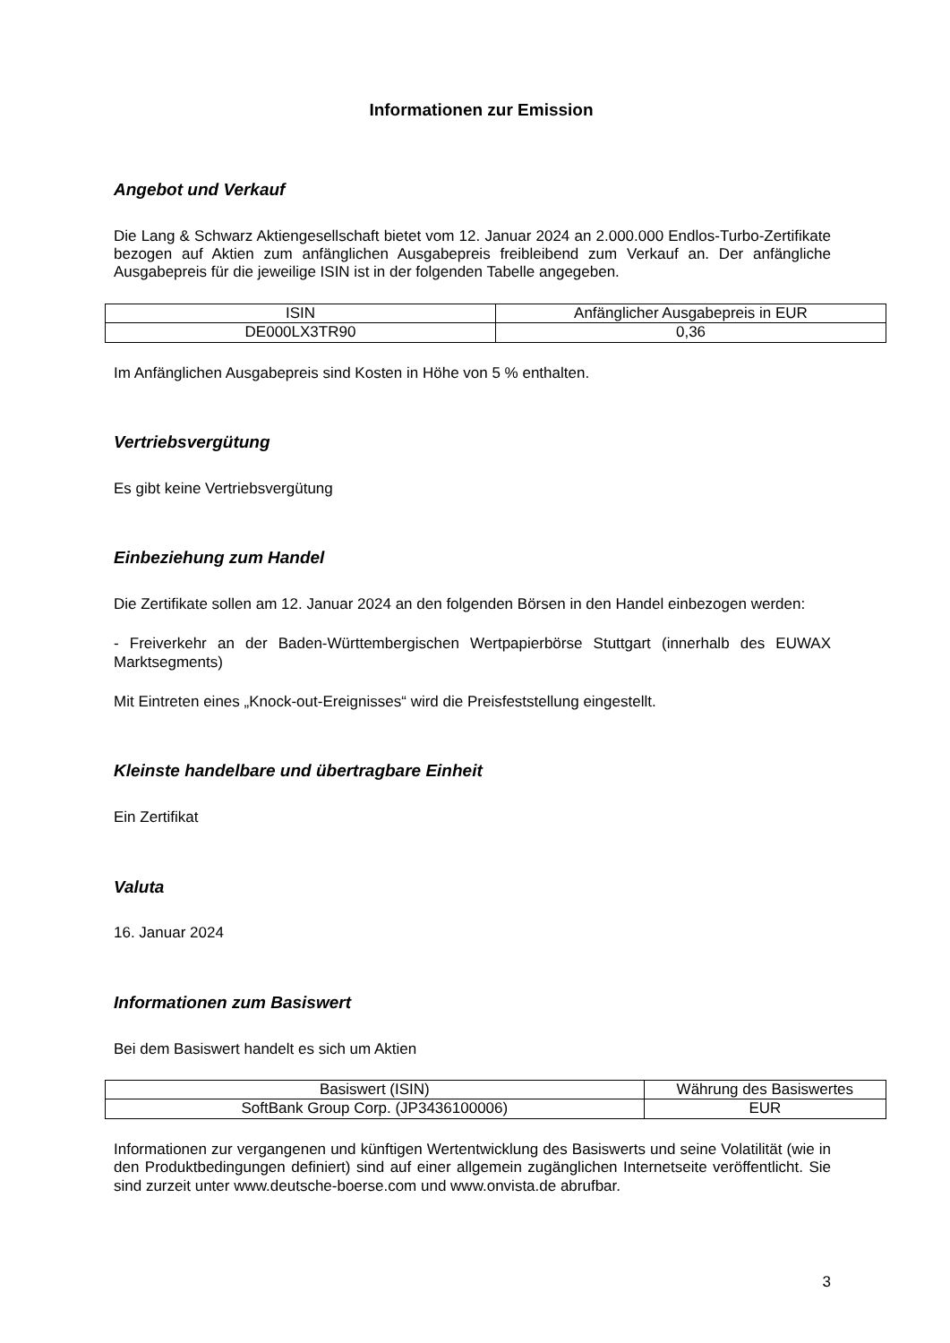Informationen zur Emission
Angebot und Verkauf
Die Lang & Schwarz Aktiengesellschaft bietet vom 12. Januar 2024 an 2.000.000 Endlos-Turbo-Zertifikate bezogen auf Aktien zum anfänglichen Ausgabepreis freibleibend zum Verkauf an. Der anfängliche Ausgabepreis für die jeweilige ISIN ist in der folgenden Tabelle angegeben.
| ISIN | Anfänglicher Ausgabepreis in EUR |
| --- | --- |
| DE000LX3TR90 | 0,36 |
Im Anfänglichen Ausgabepreis sind Kosten in Höhe von 5 % enthalten.
Vertriebsvergütung
Es gibt keine Vertriebsvergütung
Einbeziehung zum Handel
Die Zertifikate sollen am 12. Januar 2024 an den folgenden Börsen in den Handel einbezogen werden:
- Freiverkehr an der Baden-Württembergischen Wertpapierbörse Stuttgart (innerhalb des EUWAX Marktsegments)
Mit Eintreten eines „Knock-out-Ereignisses“ wird die Preisfeststellung eingestellt.
Kleinste handelbare und übertragbare Einheit
Ein Zertifikat
Valuta
16. Januar 2024
Informationen zum Basiswert
Bei dem Basiswert handelt es sich um Aktien
| Basiswert (ISIN) | Währung des Basiswertes |
| --- | --- |
| SoftBank Group Corp. (JP3436100006) | EUR |
Informationen zur vergangenen und künftigen Wertentwicklung des Basiswerts und seine Volatilität (wie in den Produktbedingungen definiert) sind auf einer allgemein zugänglichen Internetseite veröffentlicht. Sie sind zurzeit unter www.deutsche-boerse.com und www.onvista.de abrufbar.
3